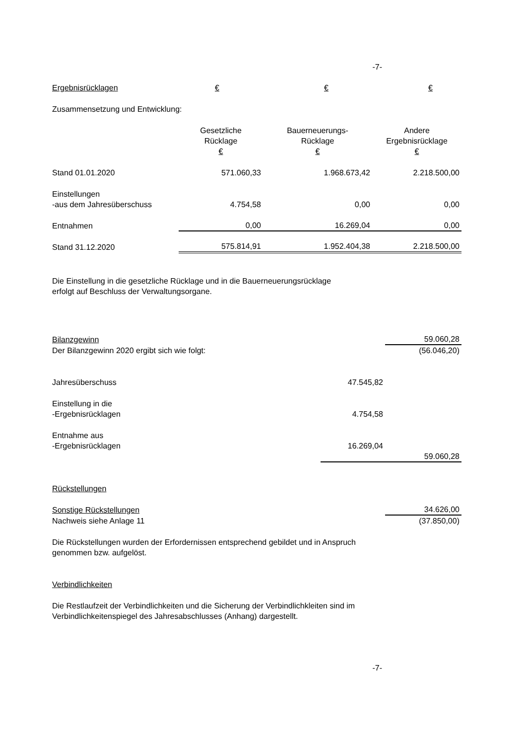-7-
| Ergebnisrücklagen | € | € | € |
Zusammensetzung und Entwicklung:
| | Gesetzliche Rücklage € | Bauerneuerungs- Rücklage € | Andere Ergebnisrücklage € |
| Stand 01.01.2020 | 571.060,33 | 1.968.673,42 | 2.218.500,00 |
| Einstellungen -aus dem Jahresüberschuss | 4.754,58 | 0,00 | 0,00 |
| Entnahmen | 0,00 | 16.269,04 | 0,00 |
| Stand 31.12.2020 | 575.814,91 | 1.952.404,38 | 2.218.500,00 |
Die Einstellung in die gesetzliche Rücklage und in die Bauerneuerungsrücklage
erfolgt auf Beschluss der Verwaltungsorgane.
| Bilanzgewinn | | 59.060,28 |
| Der Bilanzgewinn 2020 ergibt sich wie folgt: | | (56.046,20) |
| Jahresüberschuss | 47.545,82 | |
| Einstellung in die -Ergebnisrücklagen | 4.754,58 | |
| Entnahme aus -Ergebnisrücklagen | 16.269,04 | |
| | | 59.060,28 |
| Rückstellungen | | |
| Sonstige Rückstellungen | | 34.626,00 |
| Nachweis siehe Anlage 11 | | (37.850,00) |
Die Rückstellungen wurden der Erfordernissen entsprechend gebildet und in Anspruch
genommen bzw. aufgelöst.
Verbindlichkeiten
Die Restlaufzeit der Verbindlichkeiten und die Sicherung der Verbindlichkleiten sind im
Verbindlichkeitenspiegel des Jahresabschlusses (Anhang) dargestellt.
-7-